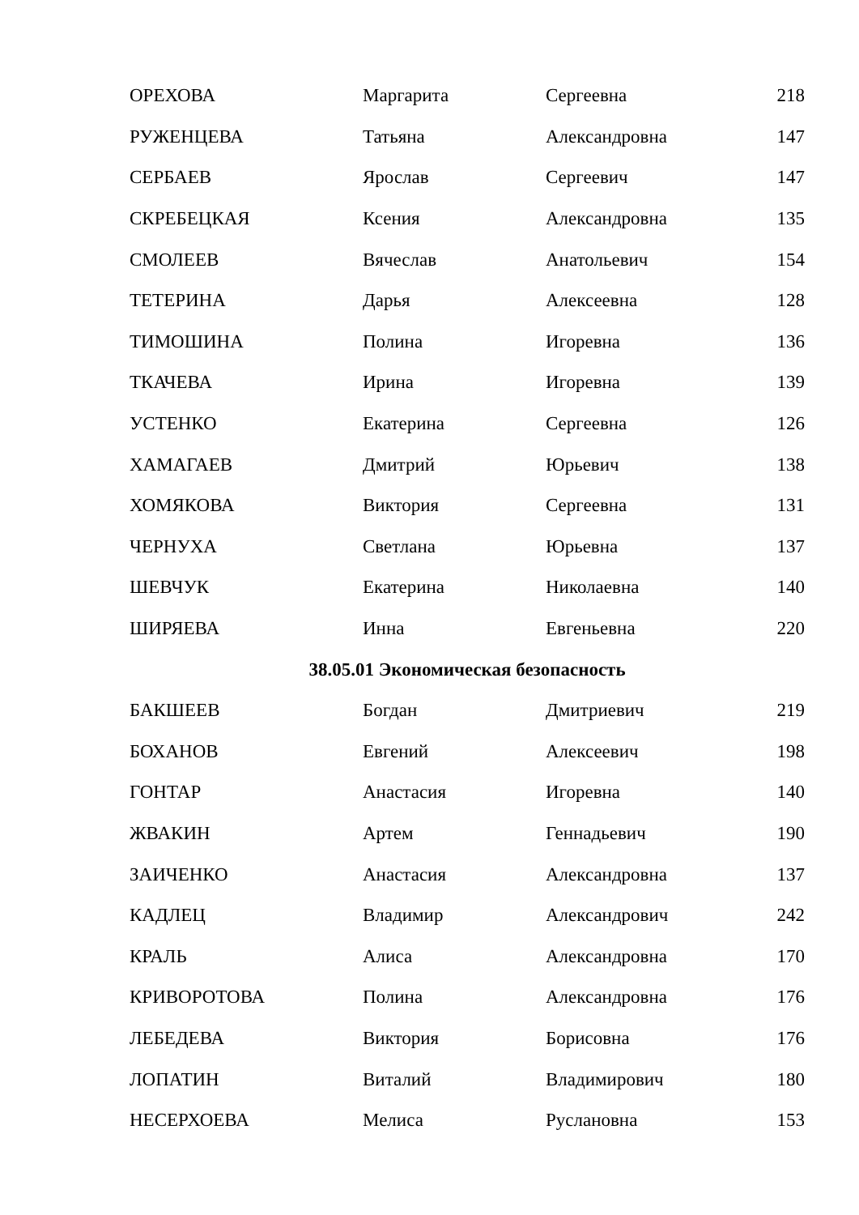| ОРЕХОВА | Маргарита | Сергеевна | 218 |
| РУЖЕНЦЕВА | Татьяна | Александровна | 147 |
| СЕРБАЕВ | Ярослав | Сергеевич | 147 |
| СКРЕБЕЦКАЯ | Ксения | Александровна | 135 |
| СМОЛЕЕВ | Вячеслав | Анатольевич | 154 |
| ТЕТЕРИНА | Дарья | Алексеевна | 128 |
| ТИМОШИНА | Полина | Игоревна | 136 |
| ТКАЧЕВА | Ирина | Игоревна | 139 |
| УСТЕНКО | Екатерина | Сергеевна | 126 |
| ХАМАГАЕВ | Дмитрий | Юрьевич | 138 |
| ХОМЯКОВА | Виктория | Сергеевна | 131 |
| ЧЕРНУХА | Светлана | Юрьевна | 137 |
| ШЕВЧУК | Екатерина | Николаевна | 140 |
| ШИРЯЕВА | Инна | Евгеньевна | 220 |
| 38.05.01 Экономическая безопасность | | | |
| БАКШЕЕВ | Богдан | Дмитриевич | 219 |
| БОХАНОВ | Евгений | Алексеевич | 198 |
| ГОНТАР | Анастасия | Игоревна | 140 |
| ЖВАКИН | Артем | Геннадьевич | 190 |
| ЗАИЧЕНКО | Анастасия | Александровна | 137 |
| КАДЛЕЦ | Владимир | Александрович | 242 |
| КРАЛЬ | Алиса | Александровна | 170 |
| КРИВОРОТОВА | Полина | Александровна | 176 |
| ЛЕБЕДЕВА | Виктория | Борисовна | 176 |
| ЛОПАТИН | Виталий | Владимирович | 180 |
| НЕСЕРХОЕВА | Мелиса | Руслановна | 153 |